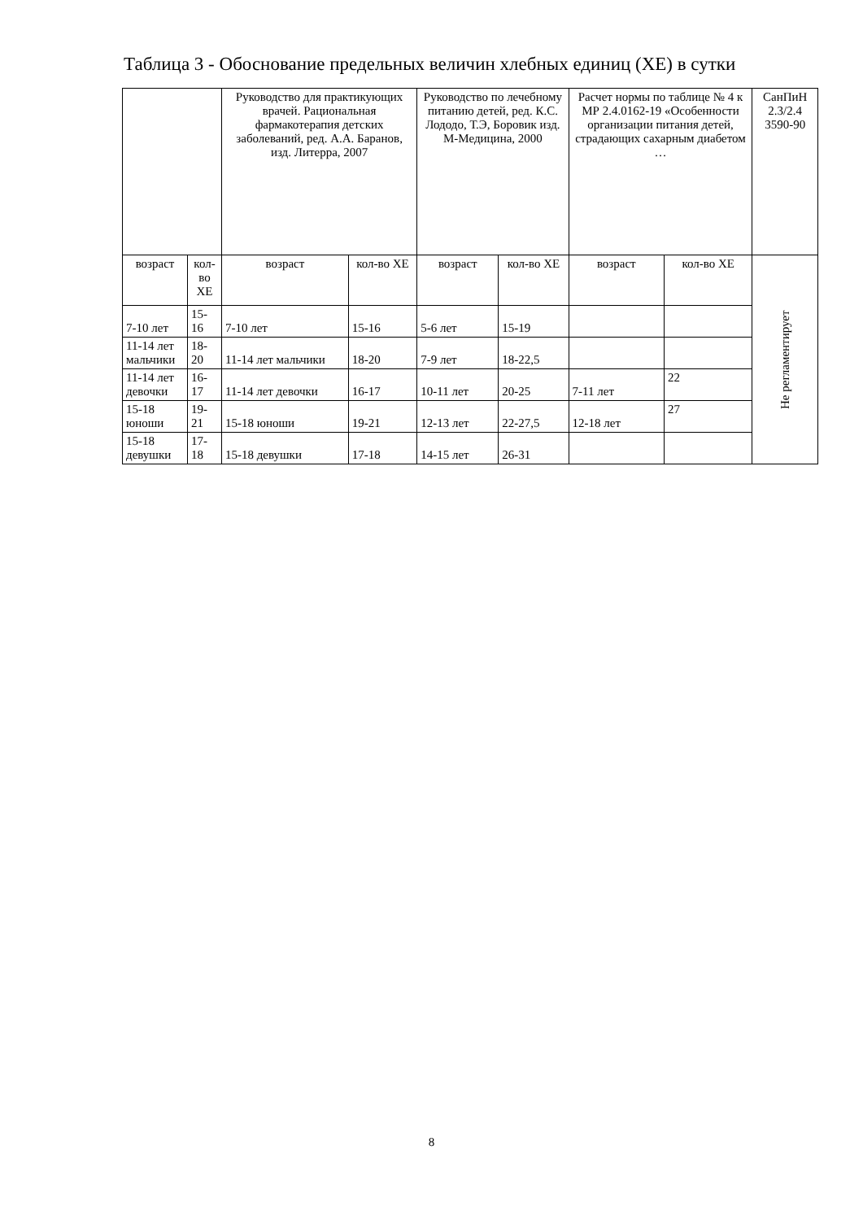Таблица 3 - Обоснование предельных величин хлебных единиц (ХЕ) в сутки
| | | Руководство для практикующих врачей. Рациональная фармакотерапия детских заболеваний, ред. А.А. Баранов, изд. Литерра, 2007 | | Руководство по лечебному питанию детей, ред. К.С. Лододо, Т.Э, Боровик изд. М-Медицина, 2000 | | Расчет нормы по таблице № 4 к МР 2.4.0162-19 «Особенности организации питания детей, страдающих сахарным диабетом … | | СанПиН 2.3/2.4 3590-90 |
| --- | --- | --- | --- | --- | --- | --- | --- | --- |
| возраст | кол-во ХЕ | возраст | кол-во ХЕ | возраст | кол-во ХЕ | возраст | кол-во ХЕ | Не регламентирует |
| 7-10 лет | 15-16 | 7-10 лет | 15-16 | 5-6 лет | 15-19 | | | |
| 11-14 лет мальчики | 18-20 | 11-14 лет мальчики | 18-20 | 7-9 лет | 18-22,5 | | | |
| 11-14 лет девочки | 16-17 | 11-14 лет девочки | 16-17 | 10-11 лет | 20-25 | 7-11 лет | 22 | |
| 15-18 юноши | 19-21 | 15-18 юноши | 19-21 | 12-13 лет | 22-27,5 | 12-18 лет | 27 | |
| 15-18 девушки | 17-18 | 15-18 девушки | 17-18 | 14-15 лет | 26-31 | | | |
8